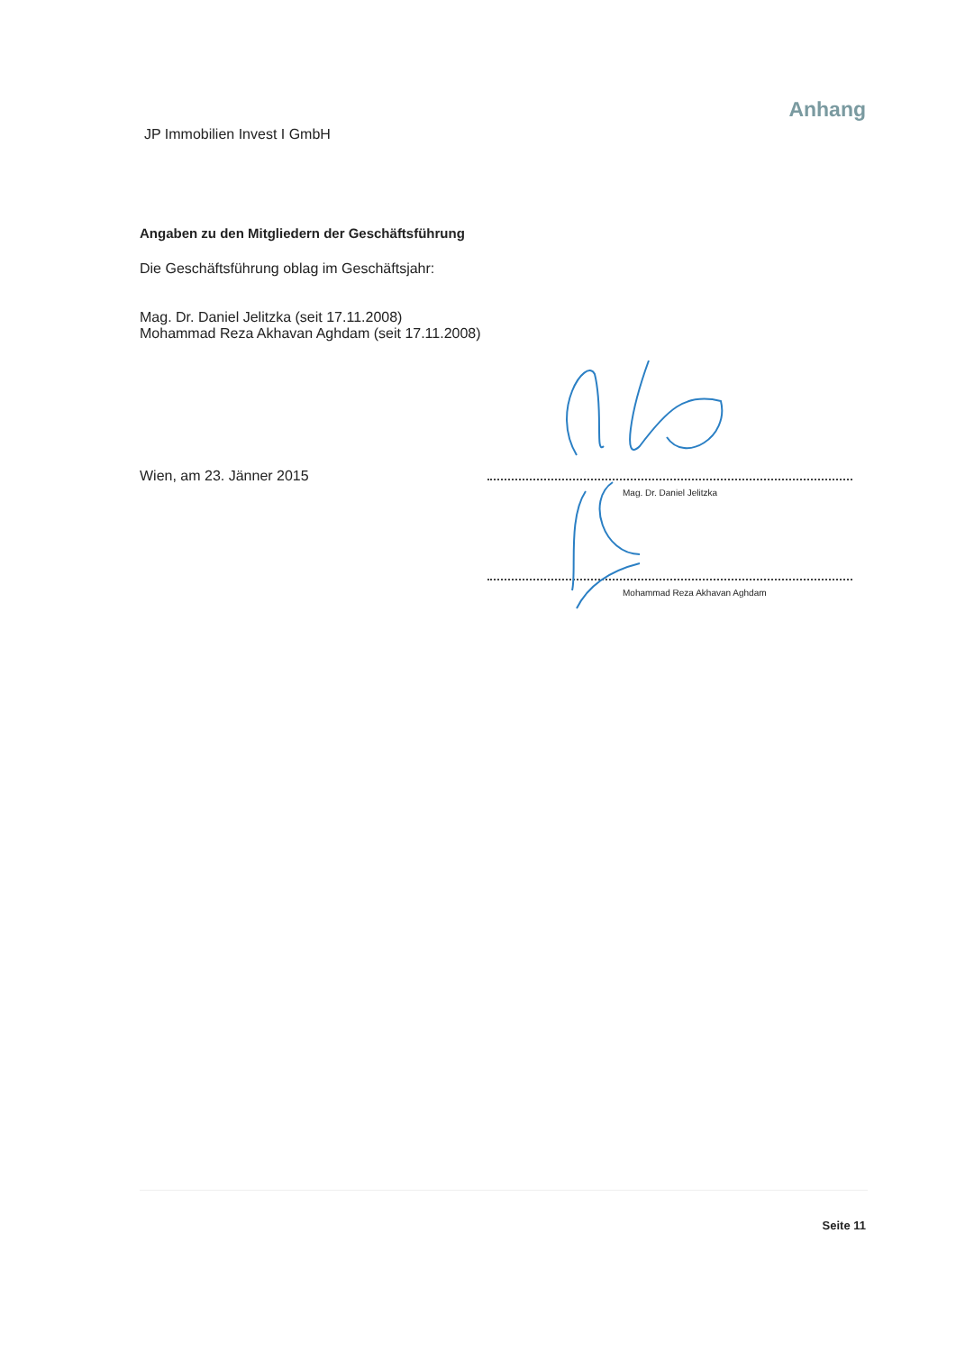JP Immobilien Invest I GmbH
Anhang
Angaben zu den Mitgliedern der Geschäftsführung
Die Geschäftsführung oblag im Geschäftsjahr:
Mag. Dr. Daniel Jelitzka (seit 17.11.2008)
Mohammad Reza Akhavan Aghdam (seit 17.11.2008)
Wien, am 23. Jänner 2015
Mag. Dr. Daniel Jelitzka
Mohammad Reza Akhavan Aghdam
Seite 11